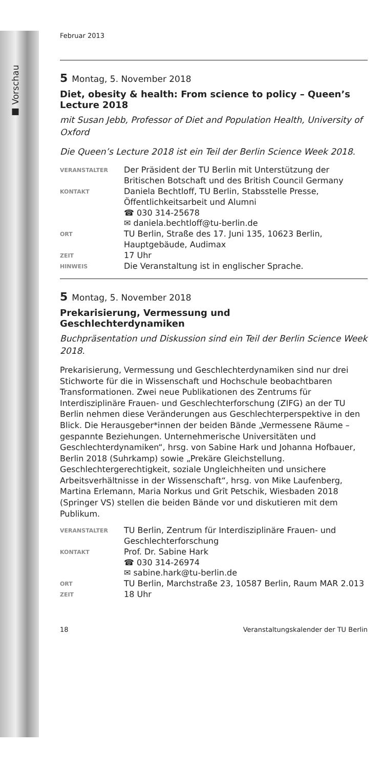■ Vorschau
Februar 2013
5 Montag, 5. November 2018
Diet, obesity & health: From science to policy – Queen’s Lecture 2018
mit Susan Jebb, Professor of Diet and Population Health, University of Oxford
Die Queen’s Lecture 2018 ist ein Teil der Berlin Science Week 2018.
| VERANSTALTER | Der Präsident der TU Berlin mit Unterstützung der Britischen Botschaft und des British Council Germany |
| KONTAKT | Daniela Bechtloff, TU Berlin, Stabsstelle Presse, Öffentlichkeitsarbeit und Alumni ☎ 030 314-25678 ✉ daniela.bechtloff@tu-berlin.de |
| ORT | TU Berlin, Straße des 17. Juni 135, 10623 Berlin, Hauptgebäude, Audimax |
| ZEIT | 17 Uhr |
| HINWEIS | Die Veranstaltung ist in englischer Sprache. |
5 Montag, 5. November 2018
Prekarisierung, Vermessung und
Geschlechterdynamiken
Buchpräsentation und Diskussion sind ein Teil der Berlin Science Week 2018.
Prekarisierung, Vermessung und Geschlechterdynamiken sind nur drei Stichworte für die in Wissenschaft und Hochschule beobachtbaren Transformationen. Zwei neue Publikationen des Zentrums für Interdisziplinäre Frauen- und Geschlechterforschung (ZIFG) an der TU Berlin nehmen diese Veränderungen aus Geschlechterperspektive in den Blick. Die Herausgeber*innen der beiden Bände „Vermessene Räume – gespannte Beziehungen. Unternehmerische Universitäten und Geschlechterdynamiken“, hrsg. von Sabine Hark und Johanna Hofbauer, Berlin 2018 (Suhrkamp) sowie „Prekäre Gleichstellung. Geschlechtergerechtigkeit, soziale Ungleichheiten und unsichere Arbeitsverhältnisse in der Wissenschaft“, hrsg. von Mike Laufenberg, Martina Erlemann, Maria Norkus und Grit Petschik, Wiesbaden 2018 (Springer VS) stellen die beiden Bände vor und diskutieren mit dem Publikum.
| VERANSTALTER | TU Berlin, Zentrum für Interdisziplinäre Frauen- und Geschlechterforschung |
| KONTAKT | Prof. Dr. Sabine Hark ☎ 030 314-26974 ✉ sabine.hark@tu-berlin.de |
| ORT | TU Berlin, Marchstraße 23, 10587 Berlin, Raum MAR 2.013 |
| ZEIT | 18 Uhr |
18 Veranstaltungskalender der TU Berlin